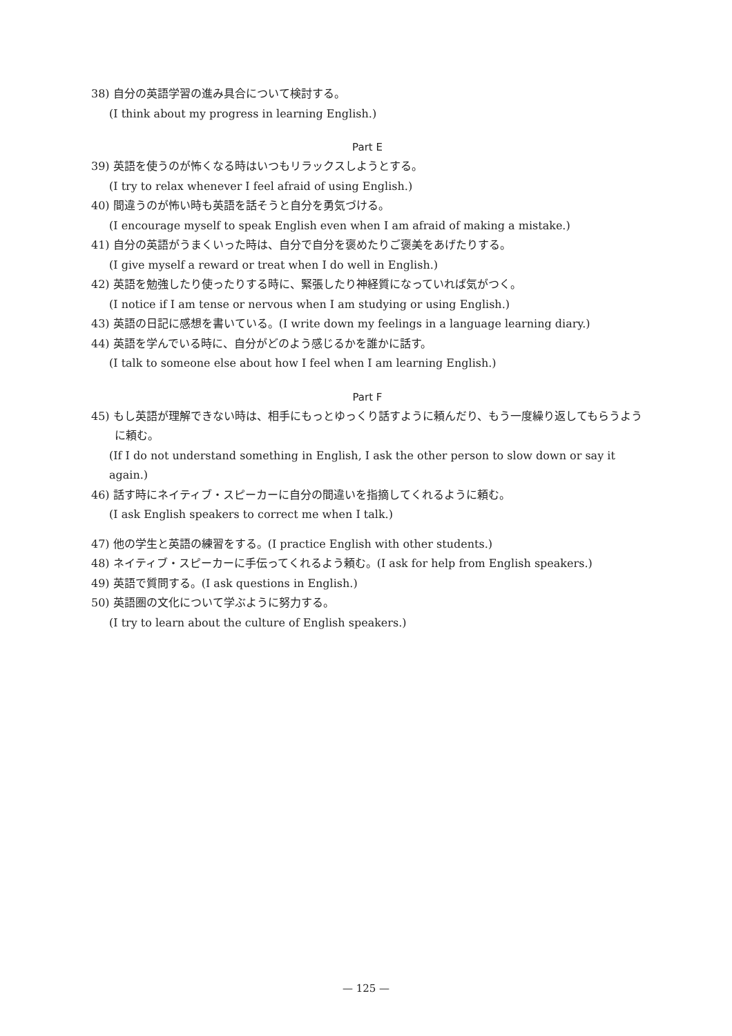38) 自分の英語学習の進み具合について検討する。
(I think about my progress in learning English.)
Part E
39) 英語を使うのが怖くなる時はいつもリラックスしようとする。
(I try to relax whenever I feel afraid of using English.)
40) 間違うのが怖い時も英語を話そうと自分を勇気づける。
(I encourage myself to speak English even when I am afraid of making a mistake.)
41) 自分の英語がうまくいった時は、自分で自分を褒めたりご褒美をあげたりする。
(I give myself a reward or treat when I do well in English.)
42) 英語を勉強したり使ったりする時に、緊張したり神経質になっていれば気がつく。
(I notice if I am tense or nervous when I am studying or using English.)
43) 英語の日記に感想を書いている。(I write down my feelings in a language learning diary.)
44) 英語を学んでいる時に、自分がどのよう感じるかを誰かに話す。
(I talk to someone else about how I feel when I am learning English.)
Part F
45) もし英語が理解できない時は、相手にもっとゆっくり話すように頼んだり、もう一度繰り返してもらうように頼む。
(If I do not understand something in English, I ask the other person to slow down or say it again.)
46) 話す時にネイティブ・スピーカーに自分の間違いを指摘してくれるように頼む。
(I ask English speakers to correct me when I talk.)
47) 他の学生と英語の練習をする。(I practice English with other students.)
48) ネイティブ・スピーカーに手伝ってくれるよう頼む。(I ask for help from English speakers.)
49) 英語で質問する。(I ask questions in English.)
50) 英語圏の文化について学ぶように努力する。
(I try to learn about the culture of English speakers.)
— 125 —